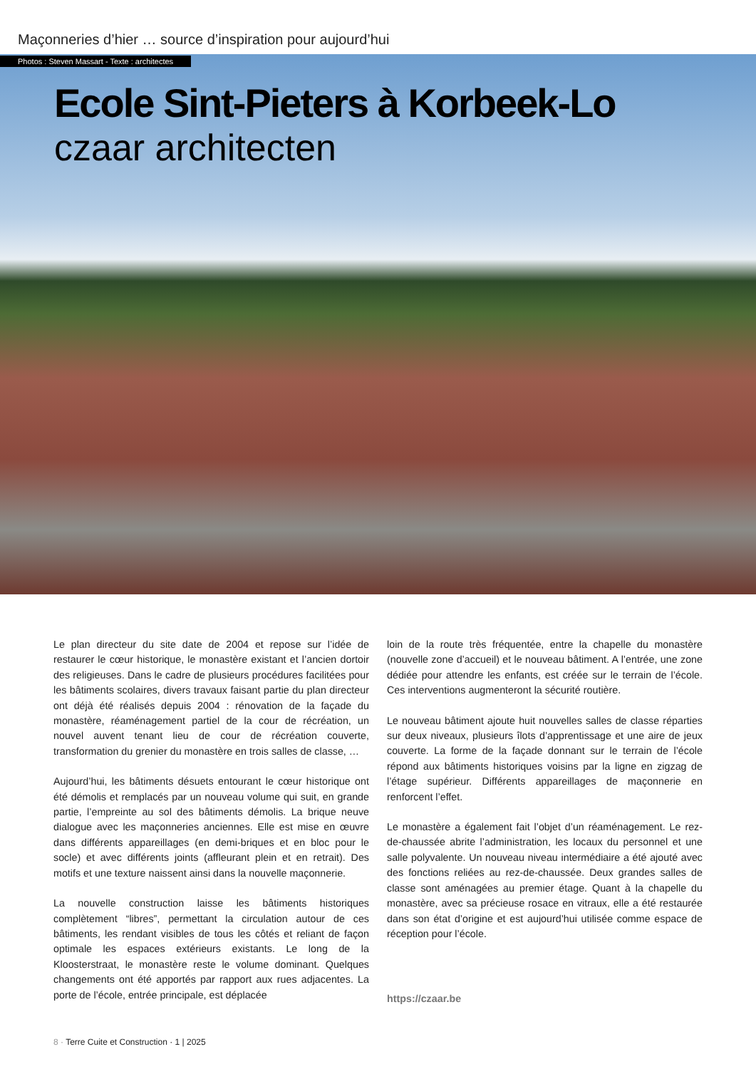Maçonneries d’hier … source d’inspiration pour aujourd’hui
Photos : Steven Massart - Texte : architectes
Ecole Sint-Pieters à Korbeek-Lo
czaar architecten
Le plan directeur du site date de 2004 et repose sur l’idée de restaurer le cœur historique, le monastère existant et l’ancien dortoir des religieuses. Dans le cadre de plusieurs procédures facilitées pour les bâtiments scolaires, divers travaux faisant partie du plan directeur ont déjà été réalisés depuis 2004 : rénovation de la façade du monastère, réaménagement partiel de la cour de récréation, un nouvel auvent tenant lieu de cour de récréation couverte, transformation du grenier du monastère en trois salles de classe, …
Aujourd’hui, les bâtiments désuets entourant le cœur historique ont été démolis et remplacés par un nouveau volume qui suit, en grande partie, l’empreinte au sol des bâtiments démolis. La brique neuve dialogue avec les maçonneries anciennes. Elle est mise en œuvre dans différents appareillages (en demi-briques et en bloc pour le socle) et avec différents joints (affleurant plein et en retrait). Des motifs et une texture naissent ainsi dans la nouvelle maçonnerie.
La nouvelle construction laisse les bâtiments historiques complètement “libres”, permettant la circulation autour de ces bâtiments, les rendant visibles de tous les côtés et reliant de façon optimale les espaces extérieurs existants. Le long de la Kloosterstraat, le monastère reste le volume dominant. Quelques changements ont été apportés par rapport aux rues adjacentes. La porte de l’école, entrée principale, est déplacée
loin de la route très fréquentée, entre la chapelle du monastère (nouvelle zone d’accueil) et le nouveau bâtiment. A l’entrée, une zone dédiée pour attendre les enfants, est créée sur le terrain de l’école. Ces interventions augmenteront la sécurité routière.
Le nouveau bâtiment ajoute huit nouvelles salles de classe réparties sur deux niveaux, plusieurs îlots d’apprentissage et une aire de jeux couverte. La forme de la façade donnant sur le terrain de l’école répond aux bâtiments historiques voisins par la ligne en zigzag de l’étage supérieur. Différents appareillages de maçonnerie en renforcent l’effet.
Le monastère a également fait l’objet d’un réaménagement. Le rez-de-chaussée abrite l’administration, les locaux du personnel et une salle polyvalente. Un nouveau niveau intermédiaire a été ajouté avec des fonctions reliées au rez-de-chaussée. Deux grandes salles de classe sont aménagées au premier étage. Quant à la chapelle du monastère, avec sa précieuse rosace en vitraux, elle a été restaurée dans son état d’origine et est aujourd’hui utilisée comme espace de réception pour l’école.
https://czaar.be
8 · Terre Cuite et Construction · 1 | 2025